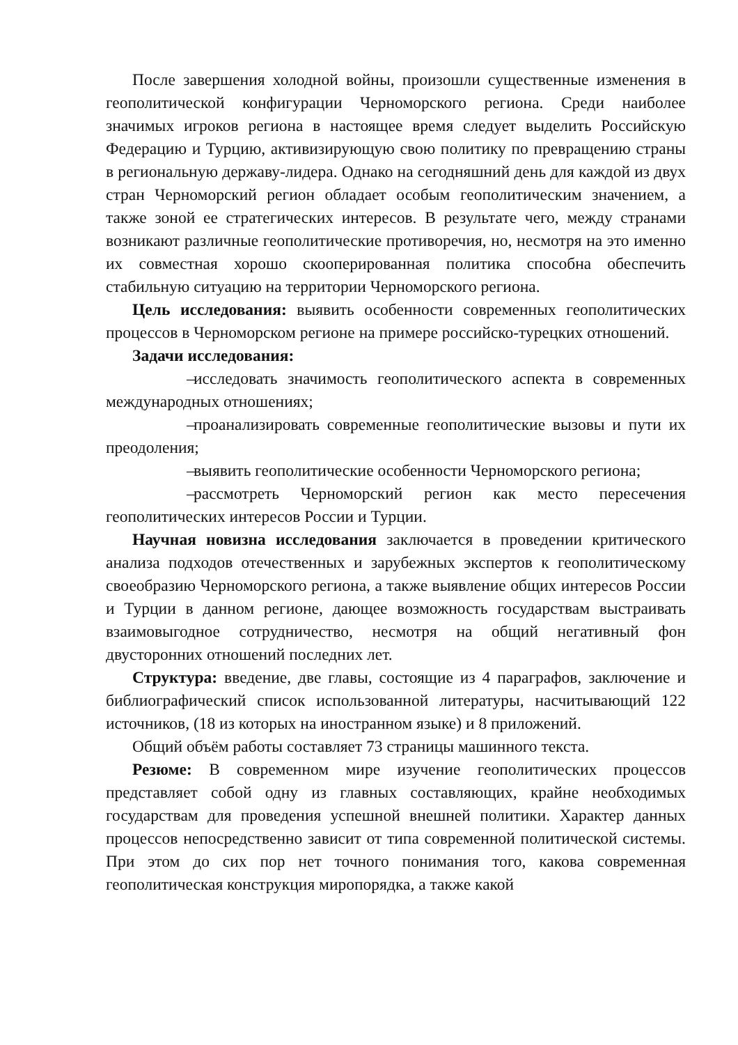После завершения холодной войны, произошли существенные изменения в геополитической конфигурации Черноморского региона. Среди наиболее значимых игроков региона в настоящее время следует выделить Российскую Федерацию и Турцию, активизирующую свою политику по превращению страны в региональную державу-лидера. Однако на сегодняшний день для каждой из двух стран Черноморский регион обладает особым геополитическим значением, а также зоной ее стратегических интересов. В результате чего, между странами возникают различные геополитические противоречия, но, несмотря на это именно их совместная хорошо скооперированная политика способна обеспечить стабильную ситуацию на территории Черноморского региона.
Цель исследования: выявить особенности современных геополитических процессов в Черноморском регионе на примере российско-турецких отношений.
Задачи исследования:
– исследовать значимость геополитического аспекта в современных международных отношениях;
– проанализировать современные геополитические вызовы и пути их преодоления;
– выявить геополитические особенности Черноморского региона;
– рассмотреть Черноморский регион как место пересечения геополитических интересов России и Турции.
Научная новизна исследования заключается в проведении критического анализа подходов отечественных и зарубежных экспертов к геополитическому своеобразию Черноморского региона, а также выявление общих интересов России и Турции в данном регионе, дающее возможность государствам выстраивать взаимовыгодное сотрудничество, несмотря на общий негативный фон двусторонних отношений последних лет.
Структура: введение, две главы, состоящие из 4 параграфов, заключение и библиографический список использованной литературы, насчитывающий 122 источников, (18 из которых на иностранном языке) и 8 приложений.
Общий объём работы составляет 73 страницы машинного текста.
Резюме: В современном мире изучение геополитических процессов представляет собой одну из главных составляющих, крайне необходимых государствам для проведения успешной внешней политики. Характер данных процессов непосредственно зависит от типа современной политической системы. При этом до сих пор нет точного понимания того, какова современная геополитическая конструкция миропорядка, а также какой